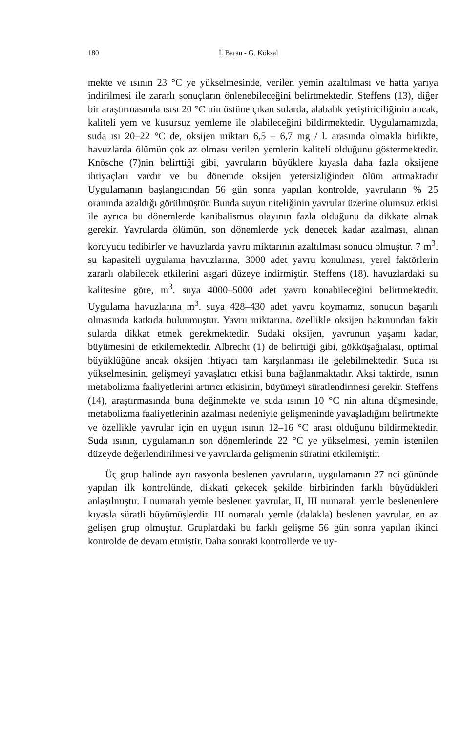180 İ. Baran - G. Köksal
mekte ve ısının 23 °C ye yükselmesinde, verilen yemin azaltılması ve hatta yarıya indirilmesi ile zararlı sonuçların önlenebileceğini belirtmektedir. Steffens (13), diğer bir araştırmasında ısısı 20 °C nin üstüne çıkan sularda, alabalık yetiştiriciliğinin ancak, kaliteli yem ve kusursuz yemleme ile olabileceğini bildirmektedir. Uygulamamızda, suda ısı 20–22 °C de, oksijen miktarı 6,5 – 6,7 mg / l. arasında olmakla birlikte, havuzlarda ölümün çok az olması verilen yemlerin kaliteli olduğunu göstermektedir. Knösche (7)nin belirttiği gibi, yavruların büyüklere kıyasla daha fazla oksijene ihtiyaçları vardır ve bu dönemde oksijen yetersizliğinden ölüm artmaktadır Uygulamanın başlangıcından 56 gün sonra yapılan kontrolde, yavruların % 25 oranında azaldığı görülmüştür. Bunda suyun niteliğinin yavrular üzerine olumsuz etkisi ile ayrıca bu dönemlerde kanibalismus olayının fazla olduğunu da dikkate almak gerekir. Yavrularda ölümün, son dönemlerde yok denecek kadar azalması, alınan koruyucu tedibirler ve havuzlarda yavru miktarının azaltılması sonucu olmuştur. 7 m<sup>3</sup>. su kapasiteli uygulama havuzlarına, 3000 adet yavru konulması, yerel faktörlerin zararlı olabilecek etkilerini asgari düzeye indirmiştir. Steffens (18). havuzlardaki su kalitesine göre, m<sup>3</sup>. suya 4000–5000 adet yavru konabileceğini belirtmektedir. Uygulama havuzlarına m<sup>3</sup>. suya 428–430 adet yavru koymamız, sonucun başarılı olmasında katkıda bulunmuştur. Yavru miktarına, özellikle oksijen bakımından fakir sularda dikkat etmek gerekmektedir. Sudaki oksijen, yavrunun yaşamı kadar, büyümesini de etkilemektedir. Albrecht (1) de belirttiği gibi, gökküşağıalası, optimal büyüklüğüne ancak oksijen ihtiyacı tam karşılanması ile gelebilmektedir. Suda ısı yükselmesinin, gelişmeyi yavaşlatıcı etkisi buna bağlanmaktadır. Aksi taktirde, ısının metabolizma faaliyetlerini artırıcı etkisinin, büyümeyi süratlendirmesi gerekir. Steffens (14), araştırmasında buna değinmekte ve suda ısının 10 °C nin altına düşmesinde, metabolizma faaliyetlerinin azalması nedeniyle gelişmeninde yavaşladığını belirtmekte ve özellikle yavrular için en uygun ısının 12–16 °C arası olduğunu bildirmektedir. Suda ısının, uygulamanın son dönemlerinde 22 °C ye yükselmesi, yemin istenilen düzeyde değerlendirilmesi ve yavrularda gelişmenin süratini etkilemiştir.
Üç grup halinde ayrı rasyonla beslenen yavruların, uygulamanın 27 nci gününde yapılan ilk kontrolünde, dikkati çekecek şekilde birbirinden farklı büyüdükleri anlaşılmıştır. I numaralı yemle beslenen yavrular, II, III numaralı yemle beslenenlere kıyasla süratli büyümüşlerdir. III numaralı yemle (dalakla) beslenen yavrular, en az gelişen grup olmuştur. Gruplardaki bu farklı gelişme 56 gün sonra yapılan ikinci kontrolde de devam etmiştir. Daha sonraki kontrollerde ve uy-